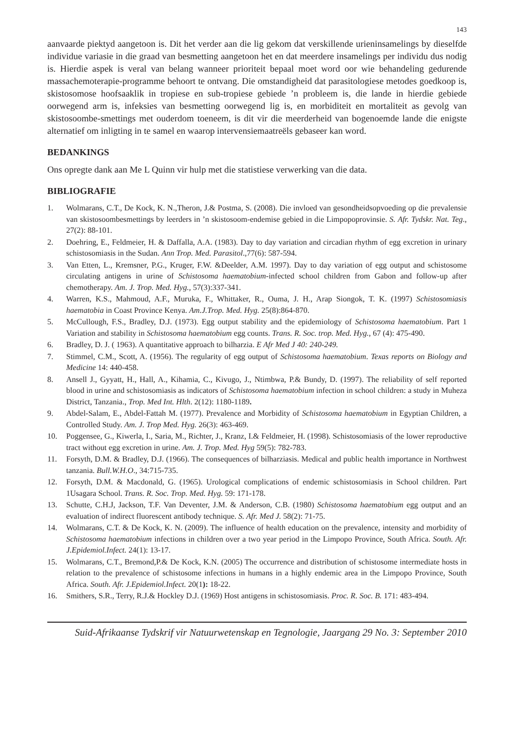143
aanvaarde piektyd aangetoon is. Dit het verder aan die lig gekom dat verskillende urieninsamelings by dieselfde individue variasie in die graad van besmetting aangetoon het en dat meerdere insamelings per individu dus nodig is. Hierdie aspek is veral van belang wanneer prioriteit bepaal moet word oor wie behandeling gedurende massachemoterapie-programme behoort te ontvang. Die omstandigheid dat parasitologiese metodes goedkoop is, skistosomose hoofsaaklik in tropiese en sub-tropiese gebiede ’n probleem is, die lande in hierdie gebiede oorwegend arm is, infeksies van besmetting oorwegend lig is, en morbiditeit en mortaliteit as gevolg van skistosoombe-smettings met ouderdom toeneem, is dit vir die meerderheid van bogenoemde lande die enigste alternatief om inligting in te samel en waarop intervensiemaatreëls gebaseer kan word.
BEDANKINGS
Ons opregte dank aan Me L Quinn vir hulp met die statistiese verwerking van die data.
BIBLIOGRAFIE
1. Wolmarans, C.T., De Kock, K. N.,Theron, J.& Postma, S. (2008). Die invloed van gesondheidsopvoeding op die prevalensie van skistosoombesmettings by leerders in ’n skistosoom-endemise gebied in die Limpopoprovinsie. S. Afr. Tydskr. Nat. Teg., 27(2): 88-101.
2. Doehring, E., Feldmeier, H. & Daffalla, A.A. (1983). Day to day variation and circadian rhythm of egg excretion in urinary schistosomiasis in the Sudan. Ann Trop. Med. Parasitol.,77(6): 587-594.
3. Van Etten, L., Kremsner, P.G., Kruger, F.W. &Deelder, A.M. 1997). Day to day variation of egg output and schistosome circulating antigens in urine of Schistosoma haematobium-infected school children from Gabon and follow-up after chemotherapy. Am. J. Trop. Med. Hyg., 57(3):337-341.
4. Warren, K.S., Mahmoud, A.F., Muruka, F., Whittaker, R., Ouma, J. H., Arap Siongok, T. K. (1997) Schistosomiasis haematobia in Coast Province Kenya. Am.J.Trop. Med. Hyg. 25(8):864-870.
5. McCullough, F.S., Bradley, D.J. (1973). Egg output stability and the epidemiology of Schistosoma haematobium. Part 1 Variation and stability in Schistosoma haematobium egg counts. Trans. R. Soc. trop. Med. Hyg., 67 (4): 475-490.
6. Bradley, D. J. ( 1963). A quantitative approach to bilharzia. E Afr Med J 40: 240-249.
7. Stimmel, C.M., Scott, A. (1956). The regularity of egg output of Schistosoma haematobium. Texas reports on Biology and Medicine 14: 440-458.
8. Ansell J., Gyyatt, H., Hall, A., Kihamia, C., Kivugo, J., Ntimbwa, P.& Bundy, D. (1997). The reliability of self reported blood in urine and schistosomiasis as indicators of Schistosoma haematobium infection in school children: a study in Muheza District, Tanzania., Trop. Med Int. Hlth. 2(12): 1180-1189.
9. Abdel-Salam, E., Abdel-Fattah M. (1977). Prevalence and Morbidity of Schistosoma haematobium in Egyptian Children, a Controlled Study. Am. J. Trop Med. Hyg. 26(3): 463-469.
10. Poggensee, G., Kiwerla, I., Saria, M., Richter, J., Kranz, I.& Feldmeier, H. (1998). Schistosomiasis of the lower reproductive tract without egg excretion in urine. Am. J. Trop. Med. Hyg 59(5): 782-783.
11. Forsyth, D.M. & Bradley, D.J. (1966). The consequences of bilharziasis. Medical and public health importance in Northwest tanzania. Bull.W.H.O., 34:715-735.
12. Forsyth, D.M. & Macdonald, G. (1965). Urological complications of endemic schistosomiasis in School children. Part 1Usagara School. Trans. R. Soc. Trop. Med. Hyg. 59: 171-178.
13. Schutte, C.H.J, Jackson, T.F. Van Deventer, J.M. & Anderson, C.B. (1980) Schistosoma haematobium egg output and an evaluation of indirect fluorescent antibody technique. S. Afr. Med J. 58(2): 71-75.
14. Wolmarans, C.T. & De Kock, K. N. (2009). The influence of health education on the prevalence, intensity and morbidity of Schistosoma haematobium infections in children over a two year period in the Limpopo Province, South Africa. South. Afr. J.Epidemiol.Infect. 24(1): 13-17.
15. Wolmarans, C.T., Bremond,P.& De Kock, K.N. (2005) The occurrence and distribution of schistosome intermediate hosts in relation to the prevalence of schistosome infections in humans in a highly endemic area in the Limpopo Province, South Africa. South. Afr. J.Epidemiol.Infect. 20(1): 18-22.
16. Smithers, S.R., Terry, R.J.& Hockley D.J. (1969) Host antigens in schistosomiasis. Proc. R. Soc. B. 171: 483-494.
Suid-Afrikaanse Tydskrif vir Natuurwetenskap en Tegnologie, Jaargang 29 No. 3: September 2010